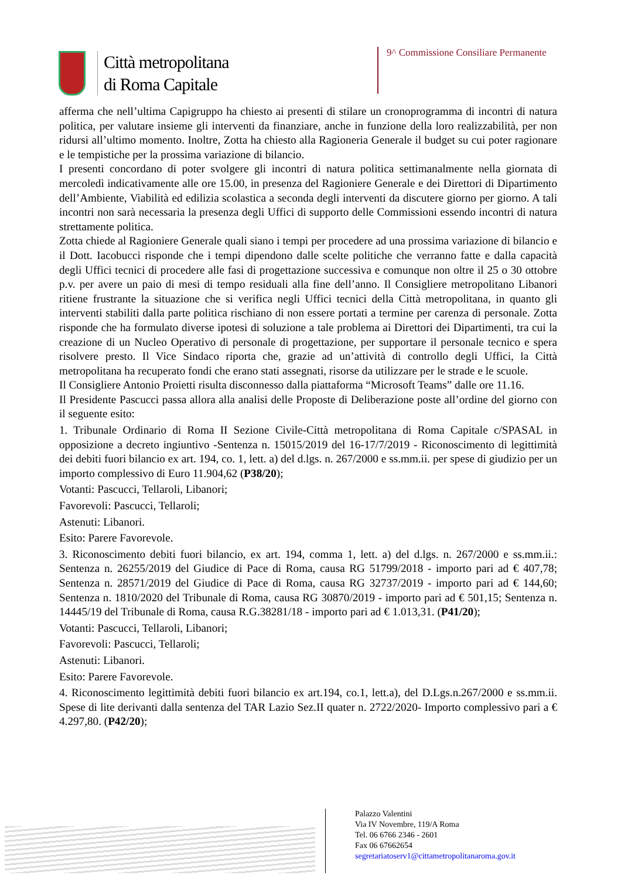Città metropolitana
di Roma Capitale
9^ Commissione Consiliare Permanente
afferma che nell’ultima Capigruppo ha chiesto ai presenti di stilare un cronoprogramma di incontri di natura politica, per valutare insieme gli interventi da finanziare, anche in funzione della loro realizzabilità, per non ridursi all’ultimo momento. Inoltre, Zotta ha chiesto alla Ragioneria Generale il budget su cui poter ragionare e le tempistiche per la prossima variazione di bilancio.
I presenti concordano di poter svolgere gli incontri di natura politica settimanalmente nella giornata di mercoledì indicativamente alle ore 15.00, in presenza del Ragioniere Generale e dei Direttori di Dipartimento dell’Ambiente, Viabilità ed edilizia scolastica a seconda degli interventi da discutere giorno per giorno. A tali incontri non sarà necessaria la presenza degli Uffici di supporto delle Commissioni essendo incontri di natura strettamente politica.
Zotta chiede al Ragioniere Generale quali siano i tempi per procedere ad una prossima variazione di bilancio e il Dott. Iacobucci risponde che i tempi dipendono dalle scelte politiche che verranno fatte e dalla capacità degli Uffici tecnici di procedere alle fasi di progettazione successiva e comunque non oltre il 25 o 30 ottobre p.v. per avere un paio di mesi di tempo residuali alla fine dell’anno. Il Consigliere metropolitano Libanori ritiene frustrante la situazione che si verifica negli Uffici tecnici della Città metropolitana, in quanto gli interventi stabiliti dalla parte politica rischiano di non essere portati a termine per carenza di personale. Zotta risponde che ha formulato diverse ipotesi di soluzione a tale problema ai Direttori dei Dipartimenti, tra cui la creazione di un Nucleo Operativo di personale di progettazione, per supportare il personale tecnico e spera risolvere presto. Il Vice Sindaco riporta che, grazie ad un’attività di controllo degli Uffici, la Città metropolitana ha recuperato fondi che erano stati assegnati, risorse da utilizzare per le strade e le scuole.
Il Consigliere Antonio Proietti risulta disconnesso dalla piattaforma “Microsoft Teams” dalle ore 11.16.
Il Presidente Pascucci passa allora alla analisi delle Proposte di Deliberazione poste all’ordine del giorno con il seguente esito:
1. Tribunale Ordinario di Roma II Sezione Civile-Città metropolitana di Roma Capitale c/SPASAL in opposizione a decreto ingiuntivo -Sentenza n. 15015/2019 del 16-17/7/2019 - Riconoscimento di legittimità dei debiti fuori bilancio ex art. 194, co. 1, lett. a) del d.lgs. n. 267/2000 e ss.mm.ii. per spese di giudizio per un importo complessivo di Euro 11.904,62 (P38/20);
Votanti: Pascucci, Tellaroli, Libanori;
Favorevoli: Pascucci, Tellaroli;
Astenuti: Libanori.
Esito: Parere Favorevole.
3. Riconoscimento debiti fuori bilancio, ex art. 194, comma 1, lett. a) del d.lgs. n. 267/2000 e ss.mm.ii.: Sentenza n. 26255/2019 del Giudice di Pace di Roma, causa RG 51799/2018 - importo pari ad € 407,78; Sentenza n. 28571/2019 del Giudice di Pace di Roma, causa RG 32737/2019 - importo pari ad € 144,60; Sentenza n. 1810/2020 del Tribunale di Roma, causa RG 30870/2019 - importo pari ad € 501,15; Sentenza n. 14445/19 del Tribunale di Roma, causa R.G.38281/18 - importo pari ad € 1.013,31. (P41/20);
Votanti: Pascucci, Tellaroli, Libanori;
Favorevoli: Pascucci, Tellaroli;
Astenuti: Libanori.
Esito: Parere Favorevole.
4. Riconoscimento legittimità debiti fuori bilancio ex art.194, co.1, lett.a), del D.Lgs.n.267/2000 e ss.mm.ii. Spese di lite derivanti dalla sentenza del TAR Lazio Sez.II quater n. 2722/2020- Importo complessivo pari a € 4.297,80. (P42/20);
Palazzo Valentini
Via IV Novembre, 119/A Roma
Tel. 06 6766 2346 - 2601
Fax 06 67662654
segretariatoserv1@cittametropolitanaroma.gov.it